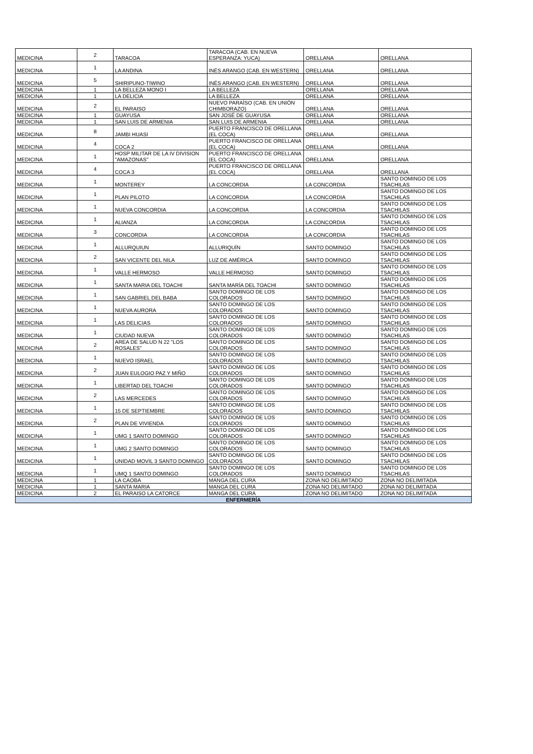| MEDICINA | 2 | TARACOA | TARACOA (CAB. EN NUEVA ESPERANZA: YUCA) | ORELLANA | ORELLANA |
| MEDICINA | 1 | LA ANDINA | INÉS ARANGO (CAB. EN WESTERN) | ORELLANA | ORELLANA |
| MEDICINA | 5 | SHIRIPUNO-TIWINO | INÉS ARANGO (CAB. EN WESTERN) | ORELLANA | ORELLANA |
| MEDICINA | 1 | LA BELLEZA MONO I | LA BELLEZA | ORELLANA | ORELLANA |
| MEDICINA | 1 | LA DELICIA | LA BELLEZA | ORELLANA | ORELLANA |
| MEDICINA | 2 | EL PARAISO | NUEVO PARAÍSO (CAB. EN UNIÓN CHIMBORAZO) | ORELLANA | ORELLANA |
| MEDICINA | 1 | GUAYUSA | SAN JOSÉ DE GUAYUSA | ORELLANA | ORELLANA |
| MEDICINA | 1 | SAN LUIS DE ARMENIA | SAN LUIS DE ARMENIA | ORELLANA | ORELLANA |
| MEDICINA | 8 | JAMBI HUASI | PUERTO FRANCISCO DE ORELLANA (EL COCA) | ORELLANA | ORELLANA |
| MEDICINA | 4 | COCA 2 | PUERTO FRANCISCO DE ORELLANA (EL COCA) | ORELLANA | ORELLANA |
| MEDICINA | 1 | HOSP MILITAR DE LA IV DIVISION "AMAZONAS" | PUERTO FRANCISCO DE ORELLANA (EL COCA) | ORELLANA | ORELLANA |
| MEDICINA | 4 | COCA 3 | PUERTO FRANCISCO DE ORELLANA (EL COCA) | ORELLANA | ORELLANA |
| MEDICINA | 1 | MONTEREY | LA CONCORDIA | LA CONCORDIA | SANTO DOMINGO DE LOS TSACHILAS |
| MEDICINA | 1 | PLAN PILOTO | LA CONCORDIA | LA CONCORDIA | SANTO DOMINGO DE LOS TSACHILAS |
| MEDICINA | 1 | NUEVA CONCORDIA | LA CONCORDIA | LA CONCORDIA | SANTO DOMINGO DE LOS TSACHILAS |
| MEDICINA | 1 | ALIANZA | LA CONCORDIA | LA CONCORDIA | SANTO DOMINGO DE LOS TSACHILAS |
| MEDICINA | 3 | CONCORDIA | LA CONCORDIA | LA CONCORDIA | SANTO DOMINGO DE LOS TSACHILAS |
| MEDICINA | 1 | ALLURQUIUN | ALLURIQUÍN | SANTO DOMINGO | SANTO DOMINGO DE LOS TSACHILAS |
| MEDICINA | 2 | SAN VICENTE DEL NILA | LUZ DE AMÉRICA | SANTO DOMINGO | SANTO DOMINGO DE LOS TSACHILAS |
| MEDICINA | 1 | VALLE HERMOSO | VALLE HERMOSO | SANTO DOMINGO | SANTO DOMINGO DE LOS TSACHILAS |
| MEDICINA | 1 | SANTA MARIA DEL TOACHI | SANTA MARÍA DEL TOACHI | SANTO DOMINGO | SANTO DOMINGO DE LOS TSACHILAS |
| MEDICINA | 1 | SAN GABRIEL DEL BABA | SANTO DOMINGO DE LOS COLORADOS | SANTO DOMINGO | SANTO DOMINGO DE LOS TSACHILAS |
| MEDICINA | 1 | NUEVA AURORA | SANTO DOMINGO DE LOS COLORADOS | SANTO DOMINGO | SANTO DOMINGO DE LOS TSACHILAS |
| MEDICINA | 1 | LAS DELICIAS | SANTO DOMINGO DE LOS COLORADOS | SANTO DOMINGO | SANTO DOMINGO DE LOS TSACHILAS |
| MEDICINA | 1 | CIUDAD NUEVA | SANTO DOMINGO DE LOS COLORADOS | SANTO DOMINGO | SANTO DOMINGO DE LOS TSACHILAS |
| MEDICINA | 2 | AREA DE SALUD N 22 "LOS ROSALES" | SANTO DOMINGO DE LOS COLORADOS | SANTO DOMINGO | SANTO DOMINGO DE LOS TSACHILAS |
| MEDICINA | 1 | NUEVO ISRAEL | SANTO DOMINGO DE LOS COLORADOS | SANTO DOMINGO | SANTO DOMINGO DE LOS TSACHILAS |
| MEDICINA | 2 | JUAN EULOGIO PAZ Y MIÑO | SANTO DOMINGO DE LOS COLORADOS | SANTO DOMINGO | SANTO DOMINGO DE LOS TSACHILAS |
| MEDICINA | 1 | LIBERTAD DEL TOACHI | SANTO DOMINGO DE LOS COLORADOS | SANTO DOMINGO | SANTO DOMINGO DE LOS TSACHILAS |
| MEDICINA | 2 | LAS MERCEDES | SANTO DOMINGO DE LOS COLORADOS | SANTO DOMINGO | SANTO DOMINGO DE LOS TSACHILAS |
| MEDICINA | 1 | 15 DE SEPTIEMBRE | SANTO DOMINGO DE LOS COLORADOS | SANTO DOMINGO | SANTO DOMINGO DE LOS TSACHILAS |
| MEDICINA | 2 | PLAN DE VIVIENDA | SANTO DOMINGO DE LOS COLORADOS | SANTO DOMINGO | SANTO DOMINGO DE LOS TSACHILAS |
| MEDICINA | 1 | UMG 1 SANTO DOMINGO | SANTO DOMINGO DE LOS COLORADOS | SANTO DOMINGO | SANTO DOMINGO DE LOS TSACHILAS |
| MEDICINA | 1 | UMG 2 SANTO DOMINGO | SANTO DOMINGO DE LOS COLORADOS | SANTO DOMINGO | SANTO DOMINGO DE LOS TSACHILAS |
| MEDICINA | 1 | UNIDAD MOVIL 3 SANTO DOMINGO | SANTO DOMINGO DE LOS COLORADOS | SANTO DOMINGO | SANTO DOMINGO DE LOS TSACHILAS |
| MEDICINA | 1 | UMQ 1 SANTO DOMINGO | SANTO DOMINGO DE LOS COLORADOS | SANTO DOMINGO | SANTO DOMINGO DE LOS TSACHILAS |
| MEDICINA | 1 | LA CAOBA | MANGA DEL CURA | ZONA NO DELIMITADO | ZONA NO DELIMITADA |
| MEDICINA | 1 | SANTA MARIA | MANGA DEL CURA | ZONA NO DELIMITADO | ZONA NO DELIMITADA |
| MEDICINA | 2 | EL PARAISO LA CATORCE | MANGA DEL CURA | ZONA NO DELIMITADO | ZONA NO DELIMITADA |
| ENFERMERÍA | | | | | |